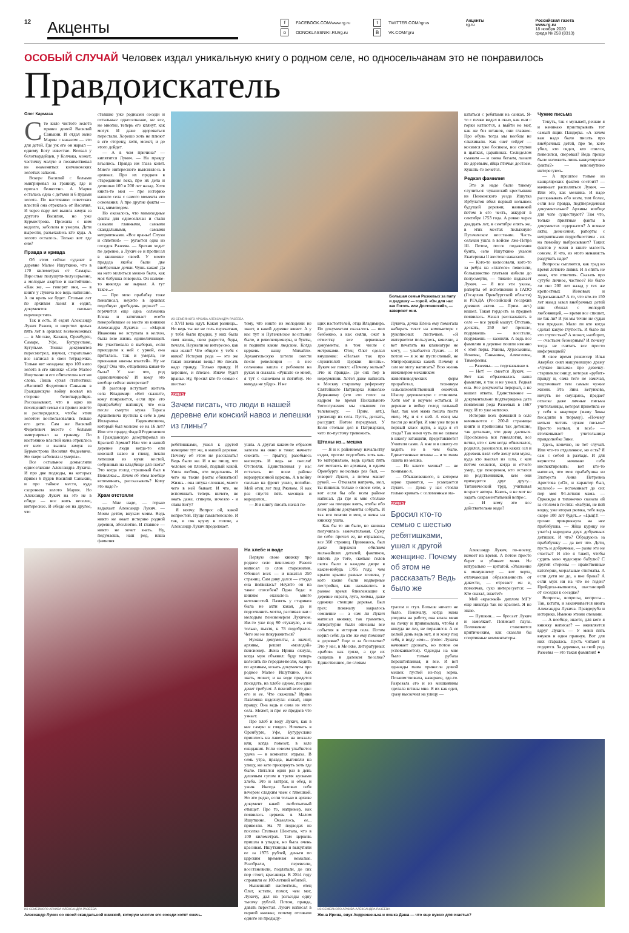12
Акценты
f FACEBOOK.COM/www.rg.ru
o ODNOKLASSNIKI.RU/rg.ru
t TWITTER.COM/rgrus
B VK.COM/rgru
Акценты
rg.ru
Российская газета
www.rg.ru
18 ноября 2020
среда № 259 (8313)
ОСОБЫЙ СЛУЧАЙ Человек издал уникальную книгу о родном селе, но односельчанам это не понравилось
Правдоискатель
Олег Кармаза
Сто кило чистого золота привез домой Василий Санькин. И отдал жене Марии с наказом — это для детей. Где уж его он нарыл — одному Богу известно. Воевал у белогвардейцев, у Колчака, может, частичку малую и позаимствовал из знаменитых колчаковских золотых запасов.
Вскоре Василий с белыми эмигрировал за границу, где и пропал безвестно. А Мария осталась одна с детьми и 6 пудами золота. По настоянию советских властей она отреклась от Василия. И через пару лет вышла замуж за другого Василия, но уже Бурмистрова. Прожила с ним недолго, заболела и умерла. Дети выросли, разъехались кто куда. А золото осталось. Только вот где оно?
Правда и кривда
Об этом сейчас судачат в деревне Малое Ишуткино, что в 170 километрах от Самары. Взрослые полушутя-полусерьезно, а молодые азартно и настойчиво. «Как же, — говорят они, — в книге у Лукича все ведь написано. А он врать не будет. Столько лет по архивам лазил и ездил, документов сколько перешерстил».
Так и есть. И ездил Александр Лукич Разеев, и шерстил целых пять лет в архивах всевозможных — в Москве, Казани, Оренбурге, Самаре, Уфе, Бугуруслане, Бугульме. Тонны документов пересмотрел, изучил, старательно все записал в свои тетрадочки. Только вот незадача: про 100 кило золота в его книжке «Село Малое Ишуткино и его обитатели» нет ни слова. Лишь сухая статистика: «Василий Федотович Санькин в Гражданскую войну воевал на стороне белогвардейцев. Рассказывают, что в одно из посещений семьи он привез золото и распорядился, чтобы этим золотом воспользовались только его дети. Сам же Василий Федотович вместе с белыми эмигрировал за границу. По настоянию властей жена отреклась от него и вышла замуж за Бурмистрова Василия Фадеевича. Но скоро заболела и умерла».
Все остальное домыслили односельчане Александра Лукича. И про две подводы, на которых привез 6 пудов Василий Санькин, и про тайное место, куда схоронила золото Мария. Но Александр Лукич на это не в обиде — все жить веселее, интереснее. В обиде он на другое, что
ставшие уже родными соседи и остальные односельчане, не все, но многие, теперь его клянут, как могут. И даже здороваться перестали. Хорошо хоть не плюют в его сторону, хотя, может, и до этого дойдет.
— А в чем причина? — кипятится Лукич. — На правду взъелись. Правда им глаза колет. Много интересного выяснилось в архивах. Про их предков в стародавние века, про их дела и делишки 100 и 200 лет назад. Хотя книга-то моя — про историю нашего села с самого момента его основания. А про другие факты — так, мимоходом.
Но оказалось, что мимоходные факты для односельчан и стали самыми главными, самыми скандальными, самыми неприятными. «Все вранье! Слухи и сплетни!» — ругается одна из соседок Разеева. — Брехня ходит по деревне, а Лукич ее и прописал в книжонке своей. У моего прадеда якобы были две внебрачные дочки. Чушь какая! Да на него молиться можно было, как моя бабушка говорила. Он налево-то никогда не зыркал. А тут такое...»
— Про мою прабабку тоже понаписал, неужто в архивах подобную дребедень держат? — горячится еще одна сельчанка Елена и затягивает особо покоробившее ее место из книжки Александра Лукича: — «Мария Ивановна не вступала в колхоз, была всю жизнь единоличницей. Не участвовала в выборах, если приходили к ней с урной, она пряталась. Так и умерла, не признавая законы властей». Ну не бред? Она что, отщепенка какая-то была? У нас что, род единоличников? И кому это вообще сейчас интересно?
В разговор вступает житель села Владимир: «Вот скажите, кому понравится, если про его прапрабабку напишут, что она после смерти мужа Тараса Архиповича пустила к себе в дом Иллариона Евдокимовича, который был моложе ее на 16 лет? Или что прадед Фадей Родионович в Гражданскую дезертировал из Красной Армии? Или что в нашей деревне люди когда-то ели конский навоз и глину, пекли лепешки из муки костей, собранных на кладбище для скота? Это когда голод страшный был в Поволжье... Зачем об этом вообще вспоминать, рассказывать? Кому это надо?»
Храм отстояли
— Мне надо, — горько вздыхает Александр Лукич. — Моим детям, внукам моим. Ведь никто не знает историю родной деревни, абсолютно. И главное — никто не хочет знать. Ну, подумаешь, наш род, наша фамилия
Большая семья Разеевых за папу и дедушку — горой. «Он для нас как Гоголь или Достоевский», — заверяют они.
ИЗ СЕМЕЙНОГО АРХИВА АЛЕКСАНДРА РАЗЕЕВА
с XVII века идут. Какая разница... Но ведь ты же не голь перекатная, у тебя были предки, у них была своя жизнь, свои радости, беды, печали. Неужели не интересно, как они жили? Что общего у тебя с ними? История рода — это же такая значимая вещь! Но писать надо правду. Только правду. И хорошее, и плохое. Иначе будет вранье. Ну, бросил кто-то семью с шестью
тому, что никто из молодежи не знает, в какой деревне живет. А у нас тут и Пугачевское восстание было, и революционеры, и бунты, и подвиги какие людские. Когда церковь нашу Михайло-Архангельскую хотели снести после революции — в нее сельчанка зашла с ребенком на руках и сказала: «Рушьте со мной, я тут с сыночком и погибну. Но никуда не уйду». И не
АКЦЕНТ
Зачем писать, что люди в нашей деревне ели конский навоз и лепешки из глины?
ребятишками, ушел к другой женщине тут же, в нашей деревне. Почему об этом не рассказать? Ведь было же. И я не пишу, что человек он плохой, подлый какой. Ушла любовь, что поделаешь. И чего на такие факты обижаться? Жизнь - она штука сложная, много чего в ней бывает. И что, не вспоминать теперь ничего, не знать даже, сгинуло, исчезло - и слава Богу?
Я молчу. Вопрос ой, какой непростой. Пуще гамлетовского. И так, и сяк кручу в голове, а Александр Лукич продолжает.
ушла. А другая каким-то образом залезла на окно и тоже: начнете сносить — прыгну, разобьюсь насмерть. И ведь не снесли! Отстояли. Единственная у нас осталась во всем районе неразрушенной церковь. А в войну сколько на фронт ушло, погибло. Мой отец лег под Ржевом. Я как раз спустя пять месяцев и народился...
— Я и книгу писать начал по-
ИЗ СЕМЕЙНОГО АРХИВА АЛЕКСАНДРА РАЗЕЕВА
Александр Лукич со своей скандальной книжкой, которую многие его соседи хотят сжечь.
На хлебе и воде
Первую свою книжку про родное село пенсионер Разеев написал со слов старожилов. Обошел всех — и накатал 250 страниц. Сам диву дался — откуда она появилась? Неужто он на такое способен? Одна беда: в книжке оказалось много неточностей. Память у стариков была не ахти какая, да и подсочинить могли, распивая чаи с молодым пенсионером Лукичом. Им-то уже под 90 стукнуло, а он только, пыхтя, к 78 подобрался. Чего же не покуражиться?
Нужны документы, а значит, архивы, решил «молодой» пенсионер. Жена Ирина охнула, когда муж объявил: буду теперь колесить по городам-весям, ходить по архивам, искать документы про родное Малое Ишуткино. Как знать, может, и на воде придется посидеть, на хлебе одном, поездки денег требуют. А пенсий всего две: его и ее. Что скажешь? Ирина Павловна вздохнула: езжай, ищи правду. Она ведь и сама из этого села. Может, и про ее предков что узнает.
Про хлеб и воду Лукич, как в нее самую и глядел. Ночевать в Оренбурге, Уфе, Бугуруслане пришлось на лавочках на вокзале или, когда повезет, в зале ожидания. Если совсем улыбнется удача — в комнатах отдыха. В семь утра, правда, выгоняли на улицу, но зато прикорнуть хоть где было. Питался один раз в день дешевым супом и тремя кусками хлеба. Это и завтрак, и обед, и ужин. Иногда баловал себя вечером сладким чаем с плюшкой. Но это редко, если только в архиве документ какой любопытный отыщет. Про то, например, как появилась церковь в Малом Ишуткино. Оказалось, ее... привезли. На 70 подводах из поселка Степная Шентала, что в 100 километрах. Там церковь пришла в упадок, но была очень красивая. Ишуткинцы и выкупили ее за 1975 рублей, деньги по царским временам немалые. Разобрали, перевезли, восстановили, подлатали, до сих пор стоит, красавица. В 2014 году справили ее 100-летний юбилей.
Нынешний настоятель, отец Олег, кстати, помог, чем мог, Лукичу, дал на разъезды одну тысячу рублей. Потом, правда, давать перестал. Лукич написал в первой книжке, почему отозвали одного из предыду-
щих настоятелей, отца Владимира. По документам оказалось — пил безбожно, а как сняли, сжег в отместку все церковные документы, в том числе с метриками. Отец Олег сделал внушение: «Нельзя так про служителей Церкви писать». Лукич не понял: «Почему нельзя? Это ж правда». До сих пор в недоумении. Хотел даже написать в Москву старшему референту Святейшего Патриарха Николаю Державину (это его голос за кадром во время Пасхального богослужения мы слышим по телевизору. — Прим. авт.), уроженцу их села. Пусть, дескать, рассудит. Потом передумал. У Коли столько дел в Патриархии, чего по-пустому тревожить.
Штаны из... мешка
— Я и к районному начальству ездил, просил подсобить хоть как-то материально, ведь целых пять лет мотаюсь по архивам, в одном Оренбурге несколько раз был, — говорит Лукич, а потом машет рукой. — Отказали напрочь, мол, ты пишешь только о своем селе, а вот если бы обо всем районе написал. Да где ж мне столько денег на поездки взять, чтобы обо всем районе документы собрать. И так вся пенсия и моя, и жены на книжку ушла.
Как бы то ни было, но книжка получилась замечательная. Сужу по себе: прочел ее, не отрываясь, все 360 страниц. Признаюсь, был даже поражен обилием мельчайших деталей, фактиков, вплоть до того, сколько голов скота было в каждом дворе в каком-нибудь 1795 году, чем крыли крыши разные хозяева, у кого какие были надворные постройки, как назывались в разное время близлежащие к деревне овраги, луга, холмы, даже одиноко стоящие деревья. Был грех: поначалу закралось сомнение — а сам ли Лукич написал книжку, так грамотно, литературно были описаны все события в истории села. Потом корил себя: да кто же ему поможет в деревне? Еще и за бесплатно? Это у нас, в Москве, литературных «рабов» как грязи, а где их сыщешь в далеком поселке? Единственное, по словам
Лукича, дочка Елена ему помогала набирать текст на компьютере с рукописных листочков. «Я интернетом пользуюсь, конечно, а вот печатать на клавиатуре не могу, — улыбается Лукич. — И потом — я ж не пустословый, не Митрофанушка какой. Почему я сам не могу написать? Всю жизнь инженером-механиком животноводческих ферм проработал, техникум сельскохозяйственный окончил. Школу деревенскую с отличием. Хотя мог и неучем остаться. В деревне в войну голод сильный был, так моя мама пошла пасти овец. Ну, и я с ней. А овец мы пасли до ноября. И мне уже пора в первый класс идти, а куда я от стада? Так меня чуть ли не силком в школу затащили, представляете? Учителя сами. А мне и в школу-то ходить не в чем было. Единственные штаны — и те мама сшила из мешка.
— Из какого мешка? — не понимаю я.
— Обыкновенного, в котором зерно хранится, — усмехается Лукич. — Дома у нас стояли только кровать с соломенным ма-
АКЦЕНТ
Бросил кто-то семью с шестью ребятишками, ушел к другой женщине. Почему об этом не рассказать? Ведь было же
трасом и стул. Больше ничего не было. Поначалу, когда мама уходила на работу, она клала меня на печку и привязывала, чтобы я никуда не лез, не поранился. А ее целый день ведь нет, я и хожу под себя, и воду «ем»... (голос Лукича начинает дрожать, но потом он успокаивается). Одежды на мне было только рубаха перештопанная, и все. И вот однажды мама принесла домой мешок пустой из-под зерна. Позаимствовала, наверное, где-то. Разрезала его и из мешковины сделала штаны мне. Я их как одел, сразу выскочил на улицу —
кататься с ребятами на санках. Я-то с печки видел в окно, как они с горки катаются, а выйти не мог, как же без штанов, они главное. Про обувь тогда мы вообще не слыхивали. Как снег сойдет — носимся уже босиком, все ступни в цыпках, царапинах. Солидолом смажем — и снова бегаем, лазаем по деревьям, яйца птичьи достаем. Кушать-то хочется.
Редкая фамилия
Это ж надо было такому случиться: чувашский крестьянин из Пензенского уезда Ишутка Ирбулатов вбил первый колышек будущей деревни, названной потом в его честь, аккурат в сентябре 1753 года. А ровно через двадцать лет, в сентябре опять же, в этих местах полыхнуло Пугачевское восстание. Часть сельчан ушла в войско лже-Петра III. Потом, после подавления бунта, село Ишуткино указом Екатерины II жестоко наказали.
— Кого-то колесовали, кого-то за ребра на «глаголе» повесили, большинство плетьми избили до полусмерти, — тяжело вздыхает Лукич. — Я все эти указы, рапорты об исполнении в ГАОО (Госархив Оренбургской области) и РГАДА (Российский госархив древних актов. — Прим. авт.) нашел. Такая гордость за предков появилась. Начал рассказывать в селе — все рукой машут. Отстань, дескать, 250 лет прошло, подумаешь — восстали, подумаешь — казнили. А ведь все фамилии в деревне пошли именно с этой поры. Ухины, Хураськины, Ионовы, Санькины, Алексеевы, Тимофеевы.
— Разеевы... — подсказываю я.
— Нет! — смеется Лукич. — Вот как образовалась наша фамилия, я так и не узнал. Редкая она. Все документы перерыл, а не нашел ответа. Единственное — документально подтверждена дата появления рода Разеевых в 1667 году. И то уже неплохо.
Истории всех фамилий в селе начинаются с 200-й страницы книги и прописаны так дотошно, так детально, что диву даешься. Прослежена вся генеалогия, все ветви, кто с кем когда обвенчался, родился, разошелся, из каких сел и деревень взял себе жену или мужа, куда кто выехал из села, с кем потом сошелся, когда и отчего умер, где похоронен, кто остался из родственников, кем они приходятся друг другу... Титанический труд, учитывая возраст автора. Каюсь, я не мог не задать сакраментальный вопрос.
— И кому это все действительно надо?
Александр Лукич, по-моему, немеет на время. А потом просто берет и убивает меня. Не натурально — цитатой. «Уважение к минувшему — вот черта, отличающая образованность от дикости, — отрезает он и, помолчав, сухо интересуется: — Кто сказал, знаете?»
Мой «красный» диплом МГУ еще никогда так не краснел. Я не знаю.
— Пушкин... — бросает Лукич и замолкает. Повисает пауза. Положение становится критическим, как сказали бы спортивные комментаторы.
Чужие письма
Тонуть, так с музыкой, решаю я и начинаю приоткрывать тот самый ящик Пандоры. «А зачем вам надо было писать про внебрачных детей, про то, кого убил, кто сидел, кто спился, повесился, своровал? Ведь проще было изложить лишь канцелярские факты?» — невозмутимо интересуюсь.
— А прошлое только из канцелярских фактов состоит? — начинает распаляться Лукич. — Или это, как мозаика. И надо рассказывать обо всем, тем более, если все правда, подтвержденная документально? Архивы вообще для чего существуют? Там что, только приятные факты в документах содержатся? А всякие акты, донесения, рапорты с неприятными подробностями - их на помойку выбрасывают? Таких фактов у меня в книге малость совсем. И что, из этого ненависть раздувать надо?
Вопросы сыплются, как град во время летнего ливня. И я опять не знаю, что ответить. Сказать про сугубо личное, частное? Но было ли оно 200 лет назад у тех же крепостных Ионовых и Хураськиных? А то, что кто-то 150 лет назад завел внебрачных детей или сбежал с молодой любовницей, — время все спишет, не так ли? И уж мы точно не судьи тем предкам. Мало ли кто когда сделал какую глупость. И было ли это глупостью? А может, наоборот, — счастьем безмерным? И почему тогда не считать все просто информацией?
В свое время режиссер Илья Авербах снял нашумевшую драму «Чужие письма» про девочку-старшеклассницу, которая «рубит» правду и, сама того не замечая, подтачивает тем самым чужие жизни. Эта Зина Бегункова, ничуть не смущаясь, предает огласке даже личные письма учительницы, которая приютила ее у себя в квартире (маму Зины посадили в тюрьму). «Почему нельзя читать чужие письма? Просто нельзя, и все!» — втолковывает учительница правдолюбке Зине.
Здесь, конечно, не тот случай. Или что-то отдаленное, но есть? Я сам с собой в разладе. И для верности начинаю себя инспектировать: вот кто-то написал, что моя прабабушка из Златоуста Анна Петровна Аристова («Ох, и характер был, железо!» — вспоминает до сих пор моя 94-летняя мама. — Однажды я тихонечко сказала ей за столом в гостях: «Бабуля, не пей водку, уже вторая рюмка, тебе ведь скоро 100 лет будет...» «Цыц!!! — грозно прикрикнула на нее прабабушка. — Яйца курицу не учат!») народила двух добрачных детишек. И что? Обрадуюсь за прабабушку — да вот что. Дети, пусть и добрачные, — разве это не счастье? И кто я такой, чтобы судить мою чудесную бабулю? С другой стороны — нравственные категории, моральные стигматы. А если дети не до, а вне брака? А если муж ни на что не годен? Пройдоха-выпивоха, шастающий от соседки к соседке?
Вопросы, вопросы, вопросы... Так, кстати, и заканчивается книга Александра Лукича. Правдоруба и историка. Именно этими словами.
— А вообще, знаете, для кого я книжку написал? — оживляется вдруг Лукич. — У меня пять внуков и один правнук. Вот для них старалась. Пусть читают и гордятся. За деревню, за свой род. Разеевы — это такая фамилия! ●
ИЗ СЕМЕЙНОГО АРХИВА АЛЕКСАНДРА РАЗЕЕВА
Жена Ирина, внук Андрюшенька и кошка Даша — что еще нужно для счастья?